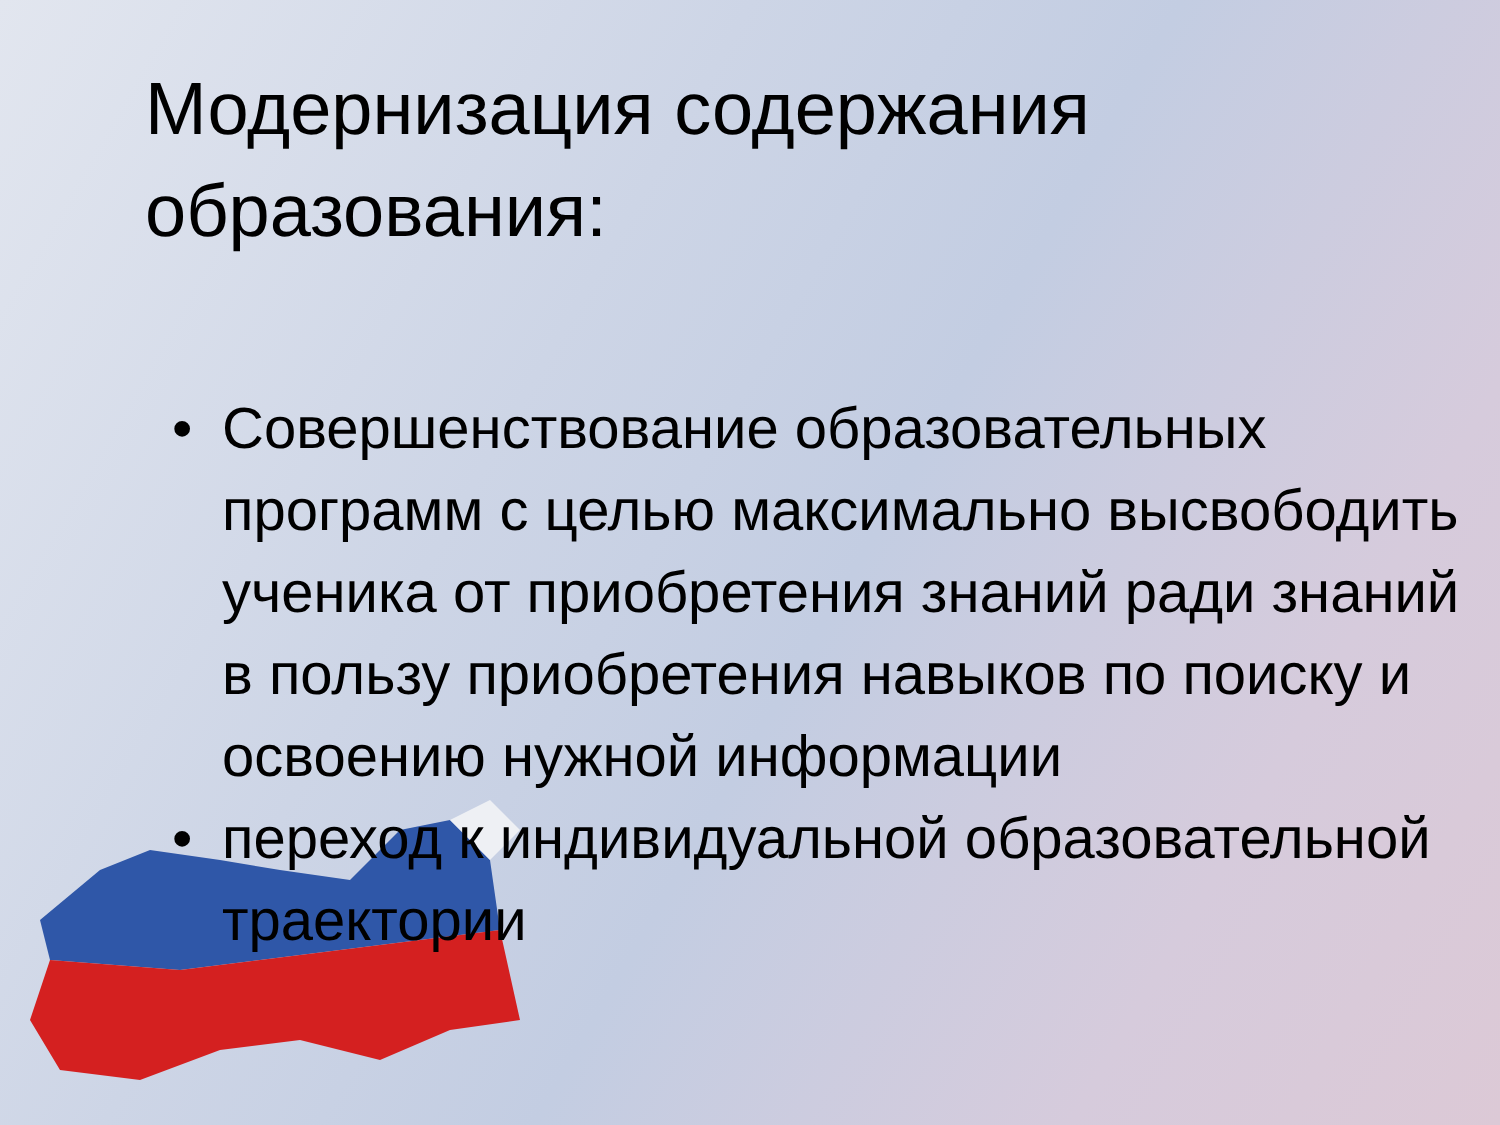Модернизация содержания образования:
• Совершенствование образовательных программ с целью максимально высвободить ученика от приобретения знаний ради знаний в пользу приобретения навыков по поиску и освоению нужной информации
• переход к индивидуальной образовательной траектории